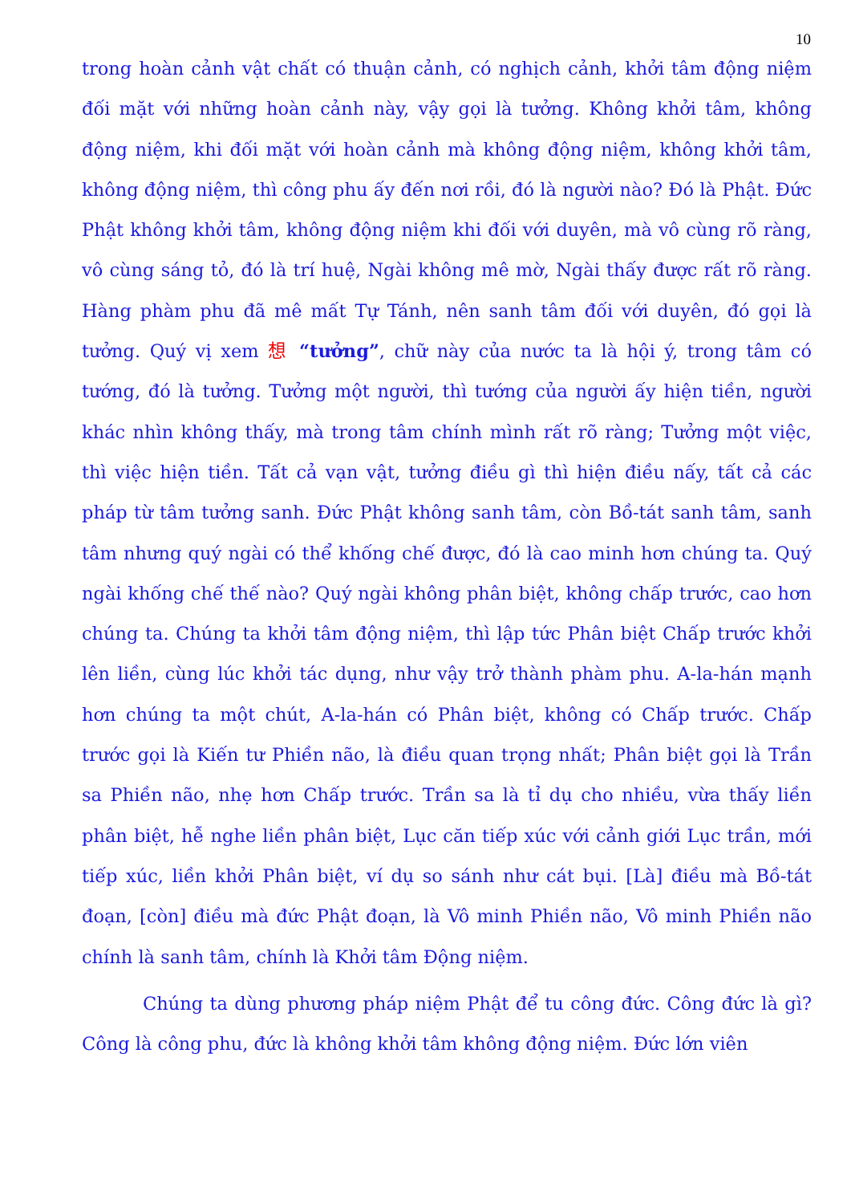10
trong hoàn cảnh vật chất có thuận cảnh, có nghịch cảnh, khởi tâm động niệm đối mặt với những hoàn cảnh này, vậy gọi là tưởng. Không khởi tâm, không động niệm, khi đối mặt với hoàn cảnh mà không động niệm, không khởi tâm, không động niệm, thì công phu ấy đến nơi rồi, đó là người nào? Đó là Phật. Đức Phật không khởi tâm, không động niệm khi đối với duyên, mà vô cùng rõ ràng, vô cùng sáng tỏ, đó là trí huệ, Ngài không mê mờ, Ngài thấy được rất rõ ràng. Hàng phàm phu đã mê mất Tự Tánh, nên sanh tâm đối với duyên, đó gọi là tưởng. Quý vị xem 想 “tưởng”, chữ này của nước ta là hội ý, trong tâm có tướng, đó là tưởng. Tưởng một người, thì tướng của người ấy hiện tiền, người khác nhìn không thấy, mà trong tâm chính mình rất rõ ràng; Tưởng một việc, thì việc hiện tiền. Tất cả vạn vật, tưởng điều gì thì hiện điều nấy, tất cả các pháp từ tâm tưởng sanh. Đức Phật không sanh tâm, còn Bồ-tát sanh tâm, sanh tâm nhưng quý ngài có thể khống chế được, đó là cao minh hơn chúng ta. Quý ngài khống chế thế nào? Quý ngài không phân biệt, không chấp trước, cao hơn chúng ta. Chúng ta khởi tâm động niệm, thì lập tức Phân biệt Chấp trước khởi lên liền, cùng lúc khởi tác dụng, như vậy trở thành phàm phu. A-la-hán mạnh hơn chúng ta một chút, A-la-hán có Phân biệt, không có Chấp trước. Chấp trước gọi là Kiến tư Phiền não, là điều quan trọng nhất; Phân biệt gọi là Trần sa Phiền não, nhẹ hơn Chấp trước. Trần sa là tỉ dụ cho nhiều, vừa thấy liền phân biệt, hễ nghe liền phân biệt, Lục căn tiếp xúc với cảnh giới Lục trần, mới tiếp xúc, liền khởi Phân biệt, ví dụ so sánh như cát bụi. [Là] điều mà Bồ-tát đoạn, [còn] điều mà đức Phật đoạn, là Vô minh Phiền não, Vô minh Phiền não chính là sanh tâm, chính là Khởi tâm Động niệm.
Chúng ta dùng phương pháp niệm Phật để tu công đức. Công đức là gì? Công là công phu, đức là không khởi tâm không động niệm. Đức lớn viên